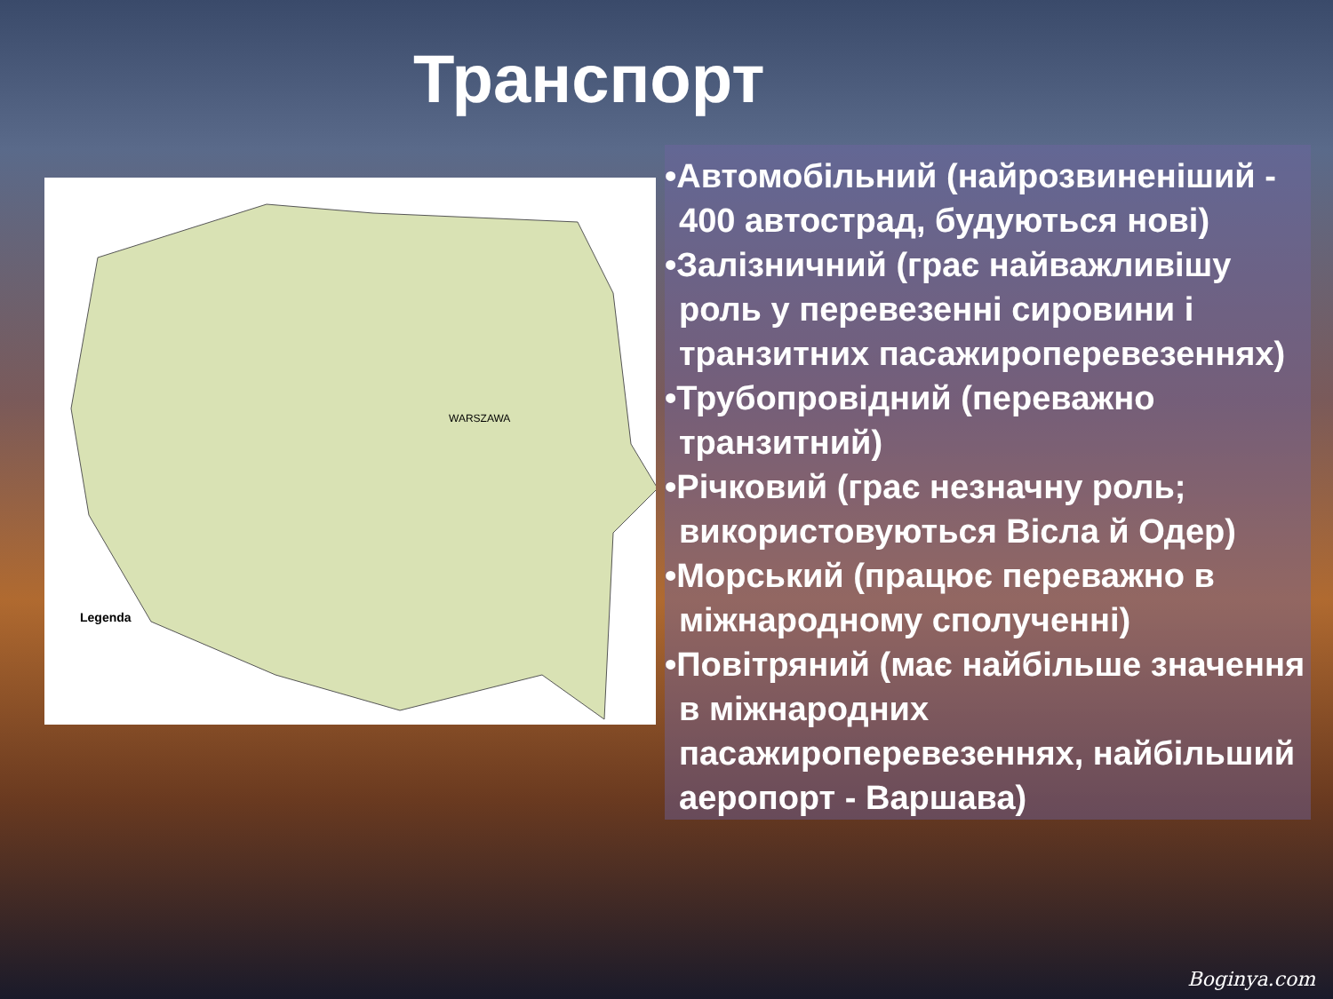Транспорт
Legenda
WARSZAWA
•Автомобільний (найрозвиненіший - 400 автострад, будуються нові)
•Залізничний (грає найважливішу роль у перевезенні сировини і транзитних пасажироперевезеннях)
•Трубопровідний (переважно транзитний)
•Річковий (грає незначну роль; використовуються Вісла й Одер)
•Морський (працює переважно в міжнародному сполученні)
•Повітряний (має найбільше значення в міжнародних пасажироперевезеннях, найбільший аеропорт - Варшава)
Boginya.com